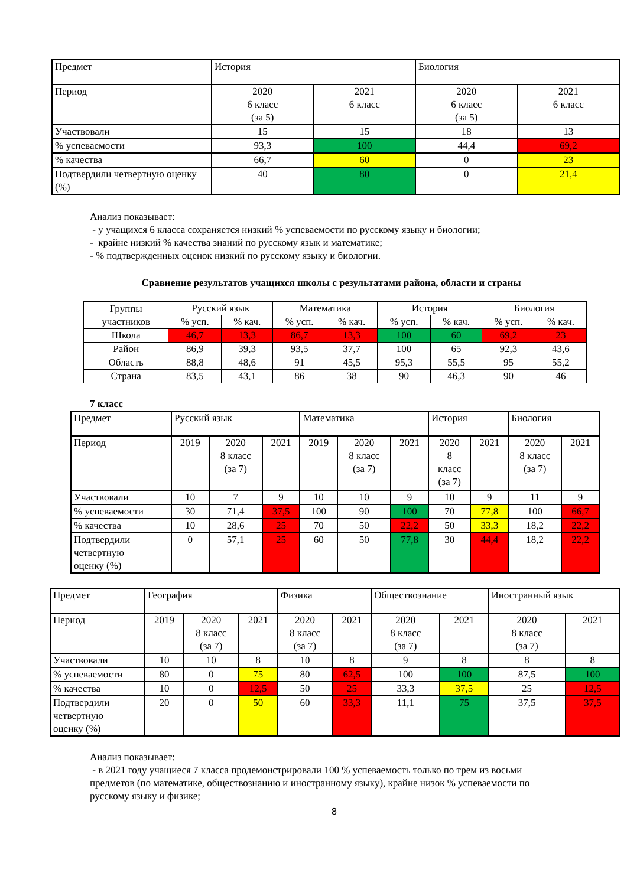| Предмет | История | | Биология | |
| --- | --- | --- | --- | --- |
| Период | 2020 6 класс (за 5) | 2021 6 класс | 2020 6 класс (за 5) | 2021 6 класс |
| Участвовали | 15 | 15 | 18 | 13 |
| % успеваемости | 93,3 | 100 | 44,4 | 69,2 |
| % качества | 66,7 | 60 | 0 | 23 |
| Подтвердили четвертную оценку (%) | 40 | 80 | 0 | 21,4 |
Анализ показывает:
- у учащихся 6 класса сохраняется низкий % успеваемости по русскому языку и биологии;
- крайне низкий % качества знаний по русскому язык и математике;
- % подтвержденных оценок низкий по русскому языку и биологии.
Сравнение результатов учащихся школы с результатами района, области и страны
| Группы участников | Русский язык | | Математика | | История | | Биология | |
| | % усп. | % кач. | % усп. | % кач. | % усп. | % кач. | % усп. | % кач. |
| Школа | 46,7 | 13,3 | 86,7 | 13,3 | 100 | 60 | 69,2 | 23 |
| Район | 86,9 | 39,3 | 93,5 | 37,7 | 100 | 65 | 92,3 | 43,6 |
| Область | 88,8 | 48,6 | 91 | 45,5 | 95,3 | 55,5 | 95 | 55,2 |
| Страна | 83,5 | 43,1 | 86 | 38 | 90 | 46,3 | 90 | 46 |
7 класс
| Предмет | Русский язык | | | Математика | | | История | | Биология | |
| --- | --- | --- | --- | --- | --- | --- | --- | --- | --- | --- |
| Период | 2019 | 2020 8 класс (за 7) | 2021 | 2019 | 2020 8 класс (за 7) | 2021 | 2020 8 класс (за 7) | 2021 | 2020 8 класс (за 7) | 2021 |
| Участвовали | 10 | 7 | 9 | 10 | 10 | 9 | 10 | 9 | 11 | 9 |
| % успеваемости | 30 | 71,4 | 37,5 | 100 | 90 | 100 | 70 | 77,8 | 100 | 66,7 |
| % качества | 10 | 28,6 | 25 | 70 | 50 | 22,2 | 50 | 33,3 | 18,2 | 22,2 |
| Подтвердили четвертную оценку (%) | 0 | 57,1 | 25 | 60 | 50 | 77,8 | 30 | 44,4 | 18,2 | 22,2 |
| Предмет | География | | | Физика | | Обществознание | | Иностранный язык | |
| --- | --- | --- | --- | --- | --- | --- | --- | --- | --- |
| Период | 2019 | 2020 8 класс (за 7) | 2021 | 2020 8 класс (за 7) | 2021 | 2020 8 класс (за 7) | 2021 | 2020 8 класс (за 7) | 2021 |
| Участвовали | 10 | 10 | 8 | 10 | 8 | 9 | 8 | 8 | 8 |
| % успеваемости | 80 | 0 | 75 | 80 | 62,5 | 100 | 100 | 87,5 | 100 |
| % качества | 10 | 0 | 12,5 | 50 | 25 | 33,3 | 37,5 | 25 | 12,5 |
| Подтвердили четвертную оценку (%) | 20 | 0 | 50 | 60 | 33,3 | 11,1 | 75 | 37,5 | 37,5 |
Анализ показывает:
- в 2021 году учащиеся 7 класса продемонстрировали 100 % успеваемость только по трем из восьми предметов (по математике, обществознанию и иностранному языку), крайне низок % успеваемости по русскому языку и физике;
8